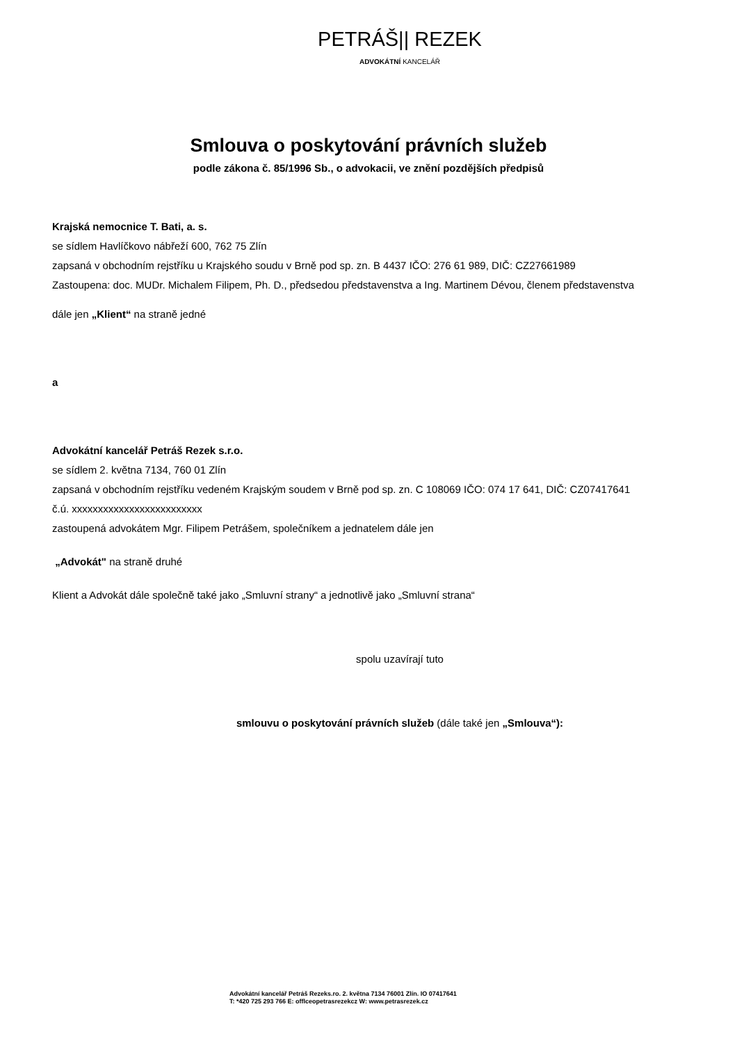PETRÁŠ|| REZEK
ADVOKÁTNÍ KANCELÁŘ
Smlouva o poskytování právních služeb
podle zákona č. 85/1996 Sb., o advokacii, ve znění pozdějších předpisů
Krajská nemocnice T. Bati, a. s.
se sídlem Havlíčkovo nábřeží 600, 762 75 Zlín
zapsaná v obchodním rejstříku u Krajského soudu v Brně pod sp. zn. B 4437 IČO: 276 61 989, DIČ: CZ27661989
Zastoupena: doc. MUDr. Michalem Filipem, Ph. D., předsedou představenstva a Ing. Martinem Dévou, členem představenstva
dále jen „Klient“ na straně jedné
a
Advokátní kancelář Petráš Rezek s.r.o.
se sídlem 2. května 7134, 760 01 Zlín
zapsaná v obchodním rejstříku vedeném Krajským soudem v Brně pod sp. zn. C 108069 IČO: 074 17 641, DIČ: CZ07417641
č.ú. xxxxxxxxxxxxxxxxxxxxxxxxx
zastoupená advokátem Mgr. Filipem Petrášem, společníkem a jednatelem dále jen
„Advokát" na straně druhé
Klient a Advokát dále společně také jako „Smluvní strany“ a jednotlivě jako „Smluvní strana“
spolu uzavírají tuto
smlouvu o poskytování právních služeb (dále také jen „Smlouva“):
Advokátní kancelář Petráš Rezeks.ro. 2. května 7134 76001 Zlín. IO 07417641
T: *420 725 293 766 E: offlceopetrasrezekcz W: www.petrasrezek.cz